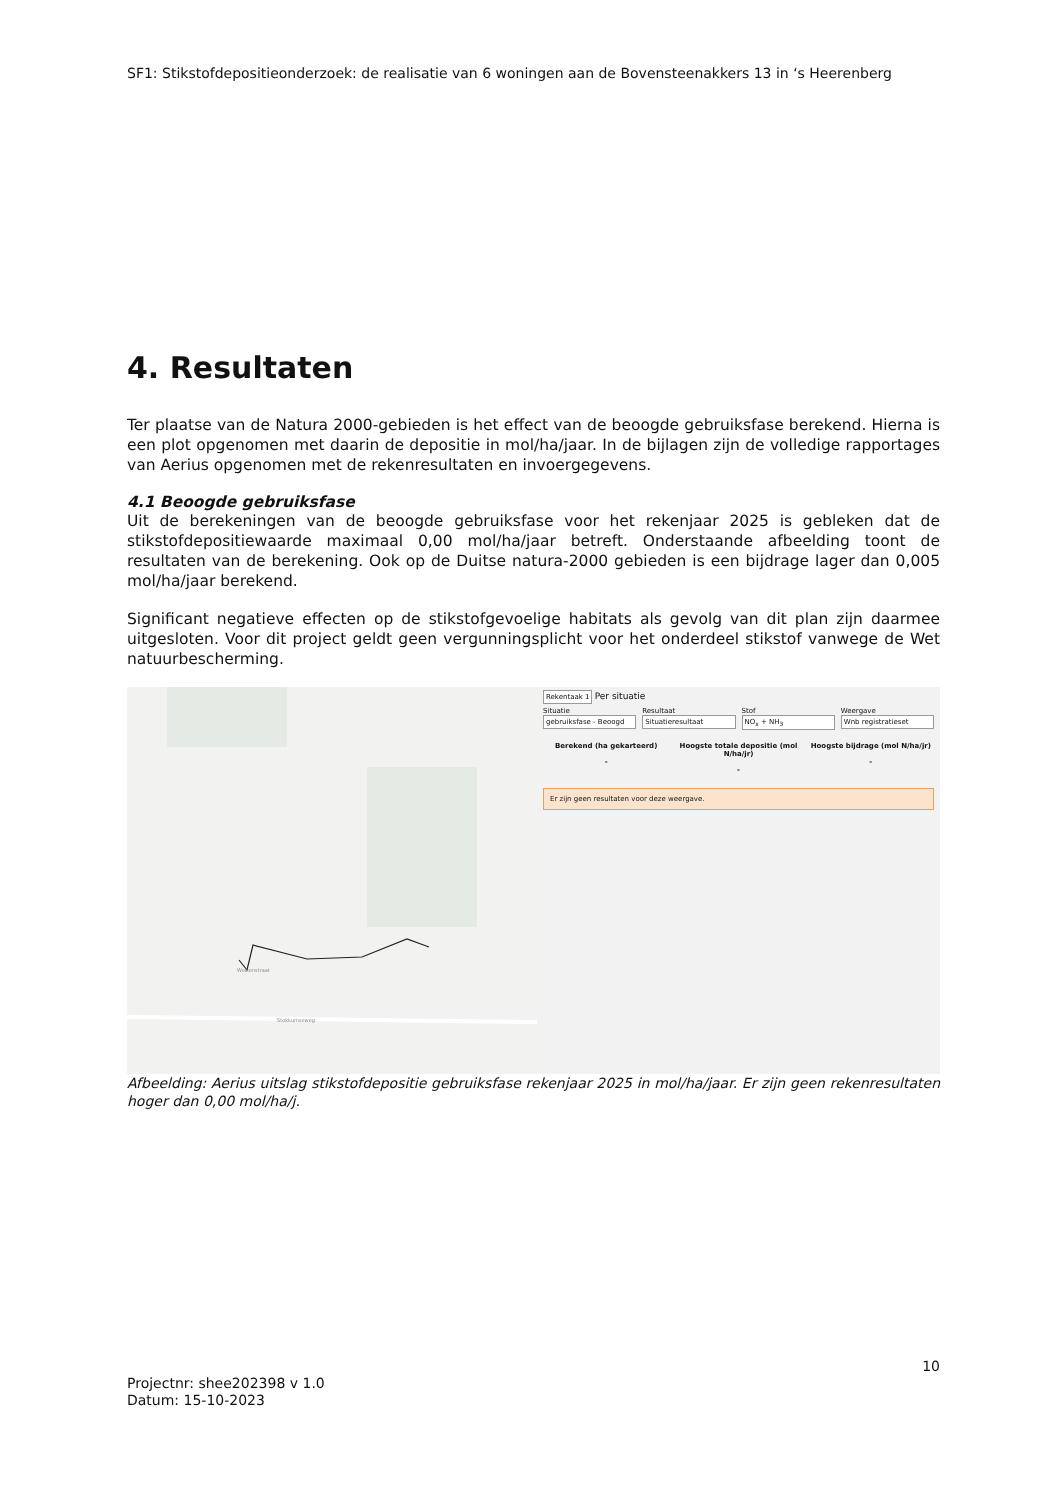SF1: Stikstofdepositieonderzoek: de realisatie van 6 woningen aan de Bovensteenakkers 13 in ‘s Heerenberg
4. Resultaten
Ter plaatse van de Natura 2000-gebieden is het effect van de beoogde gebruiksfase berekend. Hierna is een plot opgenomen met daarin de depositie in mol/ha/jaar. In de bijlagen zijn de volledige rapportages van Aerius opgenomen met de rekenresultaten en invoergegevens.
4.1 Beoogde gebruiksfase
Uit de berekeningen van de beoogde gebruiksfase voor het rekenjaar 2025 is gebleken dat de stikstofdepositiewaarde maximaal 0,00 mol/ha/jaar betreft. Onderstaande afbeelding toont de resultaten van de berekening. Ook op de Duitse natura-2000 gebieden is een bijdrage lager dan 0,005 mol/ha/jaar berekend.
Significant negatieve effecten op de stikstofgevoelige habitats als gevolg van dit plan zijn daarmee uitgesloten. Voor dit project geldt geen vergunningsplicht voor het onderdeel stikstof vanwege de Wet natuurbescherming.
Wolkenstraat
Stokkumseweg
Rekentaak 1 Per situatie
Situatie
gebruiksfase - Beoogd
Resultaat
Situatieresultaat
Stof
NO<sub>x</sub> + NH<sub>3</sub>
Weergave
Wnb registratieset
Berekend (ha gekarteerd)
-
Hoogste totale depositie (mol N/ha/jr)
-
Hoogste bijdrage (mol N/ha/jr)
-
Er zijn geen resultaten voor deze weergave.
Afbeelding: Aerius uitslag stikstofdepositie gebruiksfase rekenjaar 2025 in mol/ha/jaar. Er zijn geen rekenresultaten hoger dan 0,00 mol/ha/j.
10
Projectnr: shee202398 v 1.0
Datum: 15-10-2023